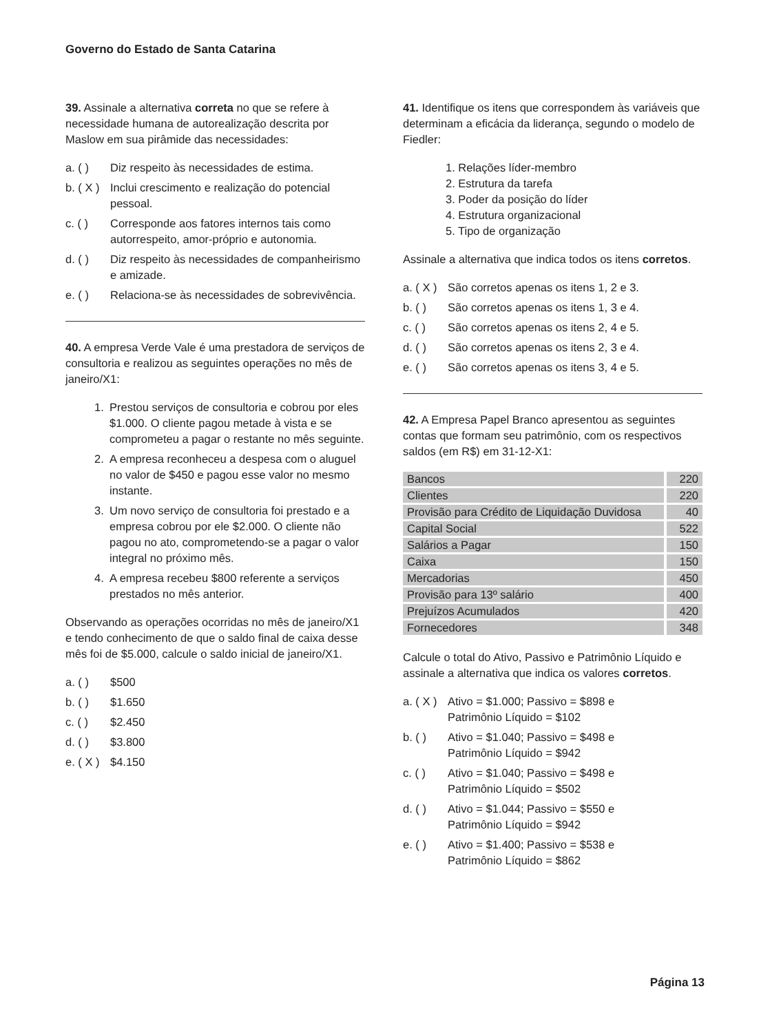Governo do Estado de Santa Catarina
39. Assinale a alternativa correta no que se refere à necessidade humana de autorealização descrita por Maslow em sua pirâmide das necessidades:
a. ( ) Diz respeito às necessidades de estima.
b. ( X ) Inclui crescimento e realização do potencial pessoal.
c. ( ) Corresponde aos fatores internos tais como autorrespeito, amor-próprio e autonomia.
d. ( ) Diz respeito às necessidades de companheirismo e amizade.
e. ( ) Relaciona-se às necessidades de sobrevivência.
40. A empresa Verde Vale é uma prestadora de serviços de consultoria e realizou as seguintes operações no mês de janeiro/X1:
1. Prestou serviços de consultoria e cobrou por eles $1.000. O cliente pagou metade à vista e se comprometeu a pagar o restante no mês seguinte.
2. A empresa reconheceu a despesa com o aluguel no valor de $450 e pagou esse valor no mesmo instante.
3. Um novo serviço de consultoria foi prestado e a empresa cobrou por ele $2.000. O cliente não pagou no ato, comprometendo-se a pagar o valor integral no próximo mês.
4. A empresa recebeu $800 referente a serviços prestados no mês anterior.
Observando as operações ocorridas no mês de janeiro/X1 e tendo conhecimento de que o saldo final de caixa desse mês foi de $5.000, calcule o saldo inicial de janeiro/X1.
a. ( ) $500
b. ( ) $1.650
c. ( ) $2.450
d. ( ) $3.800
e. ( X ) $4.150
41. Identifique os itens que correspondem às variáveis que determinam a eficácia da liderança, segundo o modelo de Fiedler:
1. Relações líder-membro
2. Estrutura da tarefa
3. Poder da posição do líder
4. Estrutura organizacional
5. Tipo de organização
Assinale a alternativa que indica todos os itens corretos.
a. ( X ) São corretos apenas os itens 1, 2 e 3.
b. ( ) São corretos apenas os itens 1, 3 e 4.
c. ( ) São corretos apenas os itens 2, 4 e 5.
d. ( ) São corretos apenas os itens 2, 3 e 4.
e. ( ) São corretos apenas os itens 3, 4 e 5.
42. A Empresa Papel Branco apresentou as seguintes contas que formam seu patrimônio, com os respectivos saldos (em R$) em 31-12-X1:
| Bancos | 220 |
| Clientes | 220 |
| Provisão para Crédito de Liquidação Duvidosa | 40 |
| Capital Social | 522 |
| Salários a Pagar | 150 |
| Caixa | 150 |
| Mercadorias | 450 |
| Provisão para 13º salário | 400 |
| Prejuízos Acumulados | 420 |
| Fornecedores | 348 |
Calcule o total do Ativo, Passivo e Patrimônio Líquido e assinale a alternativa que indica os valores corretos.
a. ( X ) Ativo = $1.000; Passivo = $898 e
Patrimônio Líquido = $102
b. ( ) Ativo = $1.040; Passivo = $498 e
Patrimônio Líquido = $942
c. ( ) Ativo = $1.040; Passivo = $498 e
Patrimônio Líquido = $502
d. ( ) Ativo = $1.044; Passivo = $550 e
Patrimônio Líquido = $942
e. ( ) Ativo = $1.400; Passivo = $538 e
Patrimônio Líquido = $862
Página 13